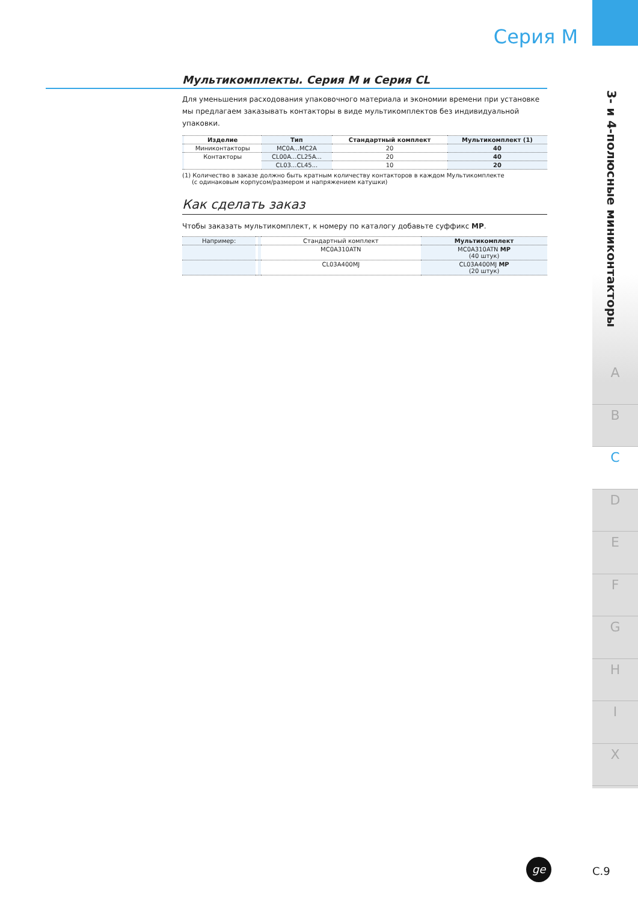Серия M
3- и 4-полюсные миниконтакторы
A
B
C
D
E
F
G
H
I
X
Мультикомплекты. Серия M и Серия CL
Для уменьшения расходования упаковочного материала и экономии времени при установке мы предлагаем заказывать контакторы в виде мультикомплектов без индивидуальной упаковки.
| | Изделие | Тип | Стандартный комплект | Мультикомплект (1) |
| | Миниконтакторы | MC0A...MC2A | 20 | 40 |
| | Контакторы | CL00A...CL25A... | 20 | 40 |
| | | CL03...CL45... | 10 | 20 |
(1) Количество в заказе должно быть кратным количеству контакторов в каждом Мультикомплекте
(с одинаковым корпусом/размером и напряжением катушки)
Как сделать заказ
Чтобы заказать мультикомплект, к номеру по каталогу добавьте суффикс MP.
| Например: | | | Стандартный комплект | Мультикомплект |
| | | | MC0A310ATN | MC0A310ATN MP (40 штук) |
| | | | CL03A400MJ | CL03A400MJ MP (20 штук) |
ge
C.9